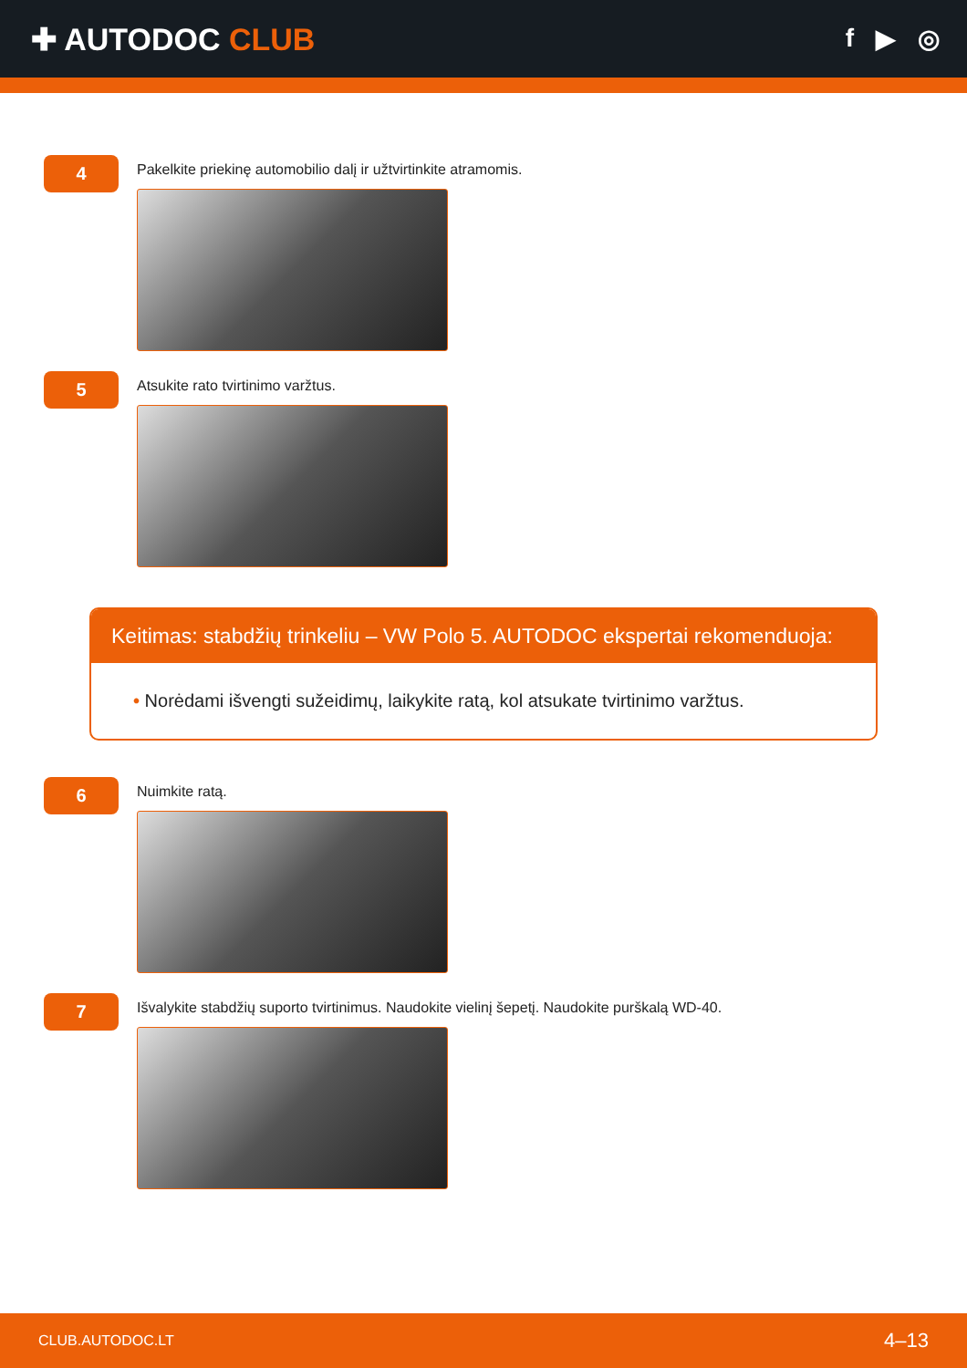✚ AUTODOC CLUB
f ▶ ◎
4
Pakelkite priekinę automobilio dalį ir užtvirtinkite atramomis.
5
Atsukite rato tvirtinimo varžtus.
Keitimas: stabdžių trinkeliu – VW Polo 5. AUTODOC ekspertai rekomenduoja:
• Norėdami išvengti sužeidimų, laikykite ratą, kol atsukate tvirtinimo varžtus.
6
Nuimkite ratą.
7
Išvalykite stabdžių suporto tvirtinimus. Naudokite vielinį šepetį. Naudokite purškalą WD-40.
CLUB.AUTODOC.LT 4–13